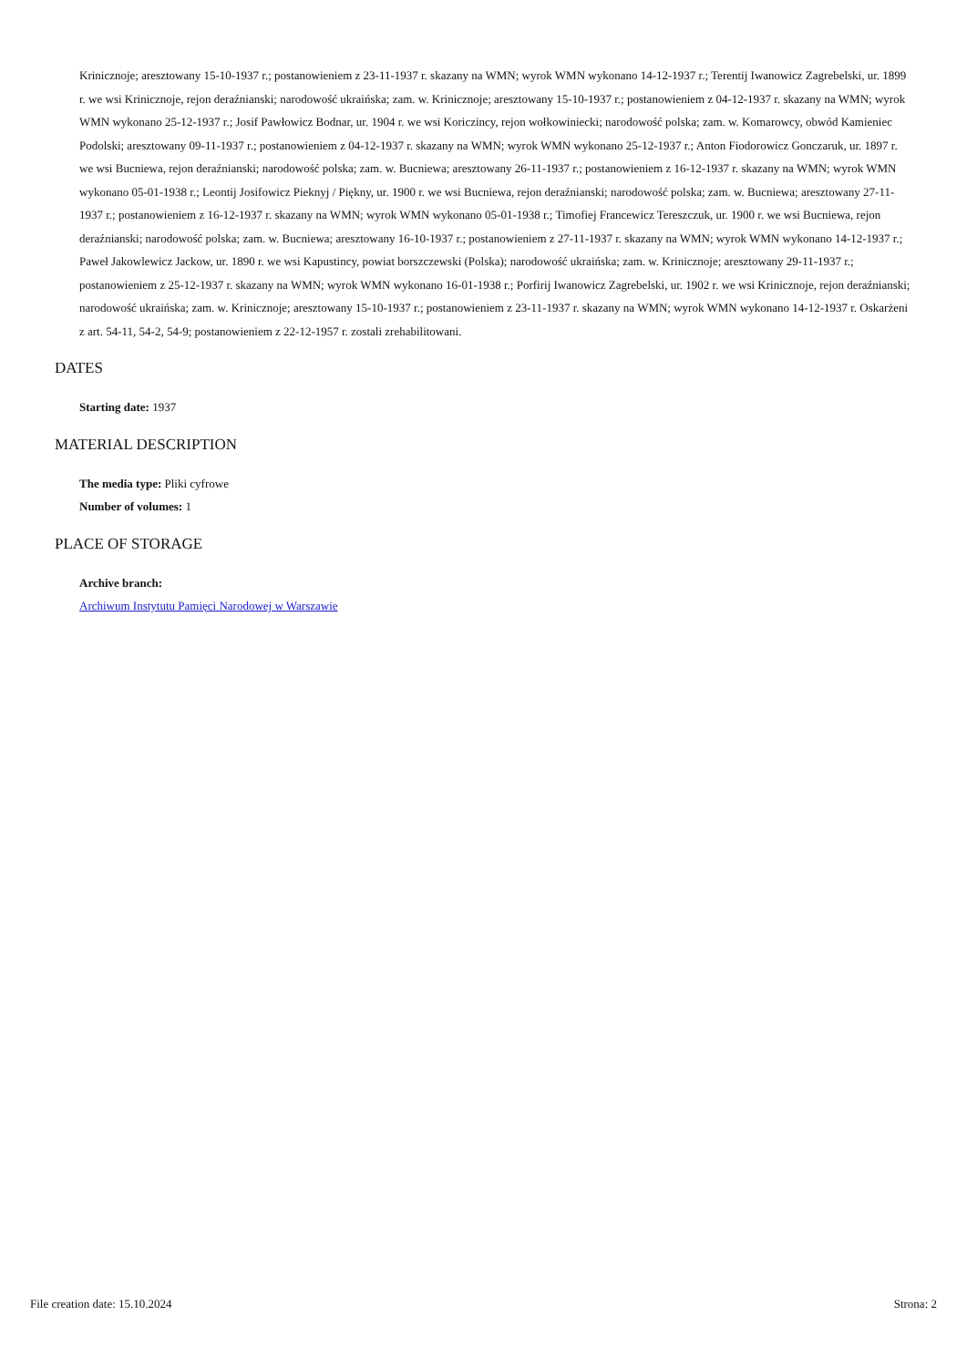Kriniczno­je; aresztowany 15-10-1937 r.; postanowieniem z 23-11-1937 r. skazany na WMN; wyrok WMN wykonano 14-12-1937 r.; Terentij Iwanowicz Zagrebelski, ur. 1899 r. we wsi Krinicznoje, rejon deraźnianski; narodowość ukraińska; zam. w. Krinicznoje; aresztowany 15-10-1937 r.; postanowieniem z 04-12-1937 r. skazany na WMN; wyrok WMN wykonano 25-12-1937 r.; Josif Pawłowicz Bodnar, ur. 1904 r. we wsi Koriczincy, rejon wołkowiniecki; narodowość polska; zam. w. Komarowcy, obwód Kamieniec Podolski; aresztowany 09-11-1937 r.; postanowieniem z 04-12-1937 r. skazany na WMN; wyrok WMN wykonano 25-12-1937 r.; Anton Fiodorowicz Gonczaruk, ur. 1897 r. we wsi Bucniewa, rejon deraźnianski; narodowość polska; zam. w. Bucniewa; aresztowany 26-11-1937 r.; postanowieniem z 16-12-1937 r. skazany na WMN; wyrok WMN wykonano 05-01-1938 r.; Leontij Josifowicz Pieknyj / Piękny, ur. 1900 r. we wsi Bucniewa, rejon deraźnianski; narodowość polska; zam. w. Bucniewa; aresztowany 27-11-1937 r.; postanowieniem z 16-12-1937 r. skazany na WMN; wyrok WMN wykonano 05-01-1938 r.; Timofiej Francewicz Tereszczuk, ur. 1900 r. we wsi Bucniewa, rejon deraźnianski; narodowość polska; zam. w. Bucniewa; aresztowany 16-10-1937 r.; postanowieniem z 27-11-1937 r. skazany na WMN; wyrok WMN wykonano 14-12-1937 r.; Paweł Jakowlewicz Jackow, ur. 1890 r. we wsi Kapustincy, powiat borszczewski (Polska); narodowość ukraińska; zam. w. Krinicznoje; aresztowany 29-11-1937 r.; postanowieniem z 25-12-1937 r. skazany na WMN; wyrok WMN wykonano 16-01-1938 r.; Porfirij Iwanowicz Zagrebelski, ur. 1902 r. we wsi Krinicznoje, rejon deraźnianski; narodowość ukraińska; zam. w. Krinicznoje; aresztowany 15-10-1937 r.; postanowieniem z 23-11-1937 r. skazany na WMN; wyrok WMN wykonano 14-12-1937 r. Oskarżeni z art. 54-11, 54-2, 54-9; postanowieniem z 22-12-1957 r. zostali zrehabilitowani.
DATES
Starting date: 1937
MATERIAL DESCRIPTION
The media type: Pliki cyfrowe
Number of volumes: 1
PLACE OF STORAGE
Archive branch:
Archiwum Instytutu Pamięci Narodowej w Warszawie
File creation date: 15.10.2024 Strona: 2